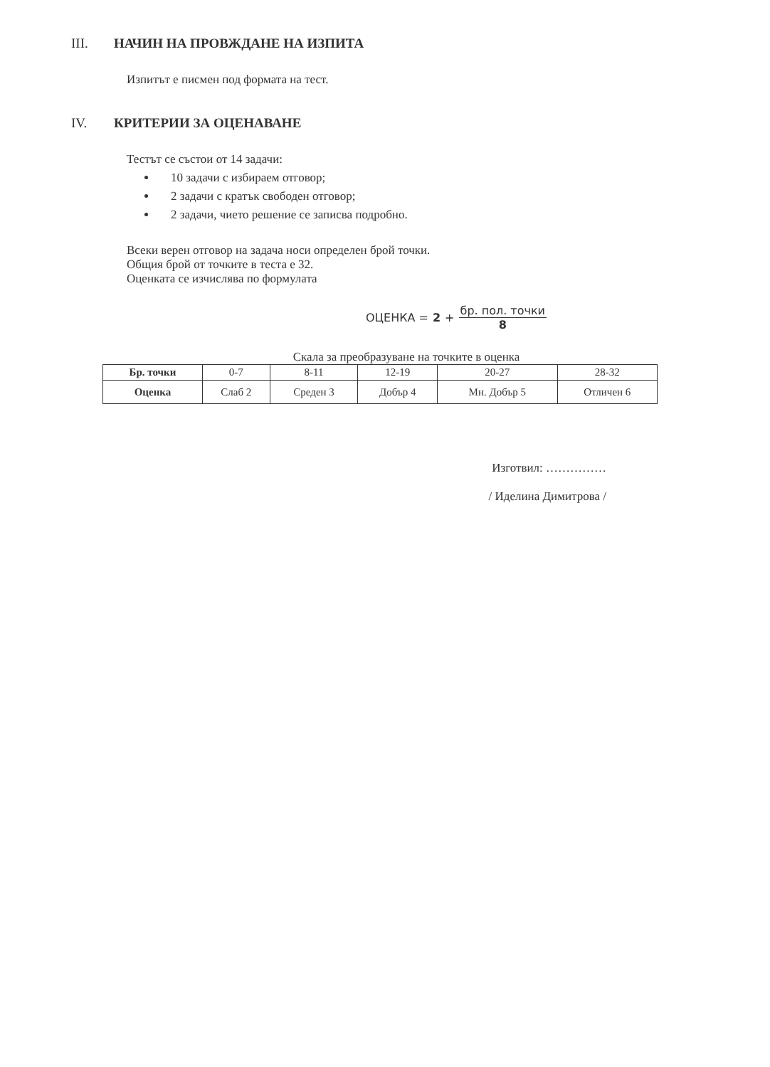III. НАЧИН НА ПРОВЖДАНЕ НА ИЗПИТА
Изпитът е писмен под формата на тест.
IV. КРИТЕРИИ ЗА ОЦЕНАВАНЕ
Тестът се състои от 14 задачи:
10 задачи с избираем отговор;
2 задачи с кратък свободен отговор;
2 задачи, чието решение се записва подробно.
Всеки верен отговор на задача носи определен брой точки.
Общия брой от точките в теста е 32.
Оценката се изчислява по формулата
ОЦЕНКА = 2 + бр. пол. точки 8
Скала за преобразуване на точките в оценка
| Бр. точки | 0-7 | 8-11 | 12-19 | 20-27 | 28-32 |
| Оценка | Слаб 2 | Среден 3 | Добър 4 | Мн. Добър 5 | Отличен 6 |
Изготвил: ……………
/ Иделина Димитрова /